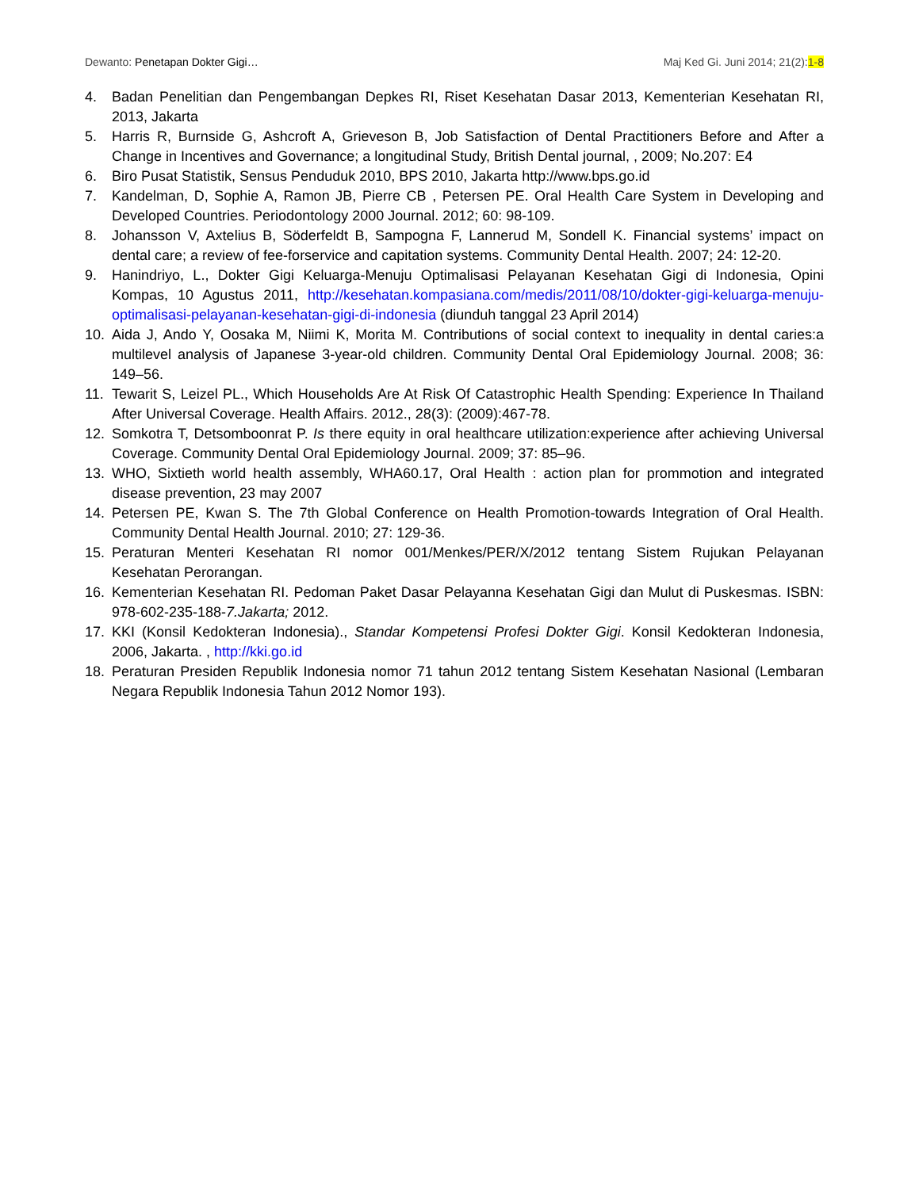Dewanto: Penetapan Dokter Gigi… Maj Ked Gi. Juni 2014; 21(2):1-8
4. Badan Penelitian dan Pengembangan Depkes RI, Riset Kesehatan Dasar 2013, Kementerian Kesehatan RI, 2013, Jakarta
5. Harris R, Burnside G, Ashcroft A, Grieveson B, Job Satisfaction of Dental Practitioners Before and After a Change in Incentives and Governance; a longitudinal Study, British Dental journal, , 2009; No.207: E4
6. Biro Pusat Statistik, Sensus Penduduk 2010, BPS 2010, Jakarta http://www.bps.go.id
7. Kandelman, D, Sophie A, Ramon JB, Pierre CB , Petersen PE. Oral Health Care System in Developing and Developed Countries. Periodontology 2000 Journal. 2012; 60: 98-109.
8. Johansson V, Axtelius B, Söderfeldt B, Sampogna F, Lannerud M, Sondell K. Financial systems’ impact on dental care; a review of fee-forservice and capitation systems. Community Dental Health. 2007; 24: 12-20.
9. Hanindriyo, L., Dokter Gigi Keluarga-Menuju Optimalisasi Pelayanan Kesehatan Gigi di Indonesia, Opini Kompas, 10 Agustus 2011, http://kesehatan.kompasiana.com/medis/2011/08/10/dokter-gigi-keluarga-menuju-optimalisasi-pelayanan-kesehatan-gigi-di-indonesia (diunduh tanggal 23 April 2014)
10. Aida J, Ando Y, Oosaka M, Niimi K, Morita M. Contributions of social context to inequality in dental caries:a multilevel analysis of Japanese 3-year-old children. Community Dental Oral Epidemiology Journal. 2008; 36: 149–56.
11. Tewarit S, Leizel PL., Which Households Are At Risk Of Catastrophic Health Spending: Experience In Thailand After Universal Coverage. Health Affairs. 2012., 28(3): (2009):467-78.
12. Somkotra T, Detsomboonrat P. Is there equity in oral healthcare utilization:experience after achieving Universal Coverage. Community Dental Oral Epidemiology Journal. 2009; 37: 85–96.
13. WHO, Sixtieth world health assembly, WHA60.17, Oral Health : action plan for prommotion and integrated disease prevention, 23 may 2007
14. Petersen PE, Kwan S. The 7th Global Conference on Health Promotion-towards Integration of Oral Health. Community Dental Health Journal. 2010; 27: 129-36.
15. Peraturan Menteri Kesehatan RI nomor 001/Menkes/PER/X/2012 tentang Sistem Rujukan Pelayanan Kesehatan Perorangan.
16. Kementerian Kesehatan RI. Pedoman Paket Dasar Pelayanna Kesehatan Gigi dan Mulut di Puskesmas. ISBN: 978-602-235-188-7.Jakarta; 2012.
17. KKI (Konsil Kedokteran Indonesia)., Standar Kompetensi Profesi Dokter Gigi. Konsil Kedokteran Indonesia, 2006, Jakarta. , http://kki.go.id
18. Peraturan Presiden Republik Indonesia nomor 71 tahun 2012 tentang Sistem Kesehatan Nasional (Lembaran Negara Republik Indonesia Tahun 2012 Nomor 193).